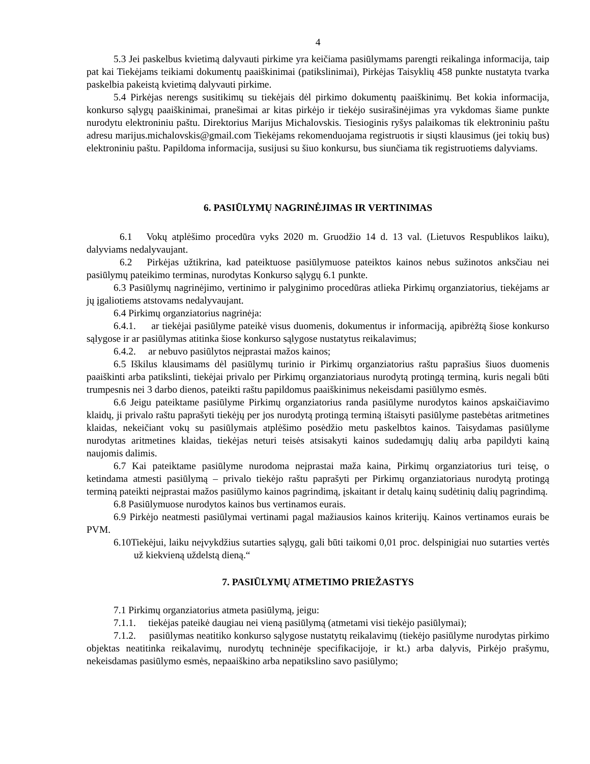4
5.3 Jei paskelbus kvietimą dalyvauti pirkime yra keičiama pasiūlymams parengti reikalinga informacija, taip pat kai Tiekėjams teikiami dokumentų paaiškinimai (patikslinimai), Pirkėjas Taisyklių 458 punkte nustatyta tvarka paskelbia pakeistą kvietimą dalyvauti pirkime.
5.4 Pirkėjas nerengs susitikimų su tiekėjais dėl pirkimo dokumentų paaiškinimų. Bet kokia informacija, konkurso sąlygų paaiškinimai, pranešimai ar kitas pirkėjo ir tiekėjo susirašinėjimas yra vykdomas šiame punkte nurodytu elektroniniu paštu. Direktorius Marijus Michalovskis. Tiesioginis ryšys palaikomas tik elektroniniu paštu adresu marijus.michalovskis@gmail.com Tiekėjams rekomenduojama registruotis ir siųsti klausimus (jei tokių bus) elektroniniu paštu. Papildoma informacija, susijusi su šiuo konkursu, bus siunčiama tik registruotiems dalyviams.
6. PASIŪLYMŲ NAGRINĖJIMAS IR VERTINIMAS
6.1 Vokų atplėšimo procedūra vyks 2020 m. Gruodžio 14 d. 13 val. (Lietuvos Respublikos laiku), dalyviams nedalyvaujant.
6.2 Pirkėjas užtikrina, kad pateiktuose pasiūlymuose pateiktos kainos nebus sužinotos anksčiau nei pasiūlymų pateikimo terminas, nurodytas Konkurso sąlygų 6.1 punkte.
6.3 Pasiūlymų nagrinėjimo, vertinimo ir palyginimo procedūras atlieka Pirkimų organziatorius, tiekėjams ar jų įgaliotiems atstovams nedalyvaujant.
6.4 Pirkimų organziatorius nagrinėja:
6.4.1. ar tiekėjai pasiūlyme pateikė visus duomenis, dokumentus ir informaciją, apibrėžtą šiose konkurso sąlygose ir ar pasiūlymas atitinka šiose konkurso sąlygose nustatytus reikalavimus;
6.4.2. ar nebuvo pasiūlytos neįprastai mažos kainos;
6.5 Iškilus klausimams dėl pasiūlymų turinio ir Pirkimų organziatorius raštu paprašius šiuos duomenis paaiškinti arba patikslinti, tiekėjai privalo per Pirkimų organziatoriaus nurodytą protingą terminą, kuris negali būti trumpesnis nei 3 darbo dienos, pateikti raštu papildomus paaiškinimus nekeisdami pasiūlymo esmės.
6.6 Jeigu pateiktame pasiūlyme Pirkimų organziatorius randa pasiūlyme nurodytos kainos apskaičiavimo klaidų, ji privalo raštu paprašyti tiekėjų per jos nurodytą protingą terminą ištaisyti pasiūlyme pastebėtas aritmetines klaidas, nekeičiant vokų su pasiūlymais atplėšimo posėdžio metu paskelbtos kainos. Taisydamas pasiūlyme nurodytas aritmetines klaidas, tiekėjas neturi teisės atsisakyti kainos sudedamųjų dalių arba papildyti kainą naujomis dalimis.
6.7 Kai pateiktame pasiūlyme nurodoma neįprastai maža kaina, Pirkimų organziatorius turi teisę, o ketindama atmesti pasiūlymą – privalo tiekėjo raštu paprašyti per Pirkimų organziatoriaus nurodytą protingą terminą pateikti neįprastai mažos pasiūlymo kainos pagrindimą, įskaitant ir detalų kainų sudėtinių dalių pagrindimą.
6.8 Pasiūlymuose nurodytos kainos bus vertinamos eurais.
6.9 Pirkėjo neatmesti pasiūlymai vertinami pagal mažiausios kainos kriterijų. Kainos vertinamos eurais be PVM.
6.10Tiekėjui, laiku neįvykdžius sutarties sąlygų, gali būti taikomi 0,01 proc. delspinigiai nuo sutarties vertės už kiekvieną uždelstą dieną.“
7. PASIŪLYMŲ ATMETIMO PRIEŽASTYS
7.1 Pirkimų organziatorius atmeta pasiūlymą, jeigu:
7.1.1. tiekėjas pateikė daugiau nei vieną pasiūlymą (atmetami visi tiekėjo pasiūlymai);
7.1.2. pasiūlymas neatitiko konkurso sąlygose nustatytų reikalavimų (tiekėjo pasiūlyme nurodytas pirkimo objektas neatitinka reikalavimų, nurodytų techninėje specifikacijoje, ir kt.) arba dalyvis, Pirkėjo prašymu, nekeisdamas pasiūlymo esmės, nepaaiškino arba nepatikslino savo pasiūlymo;